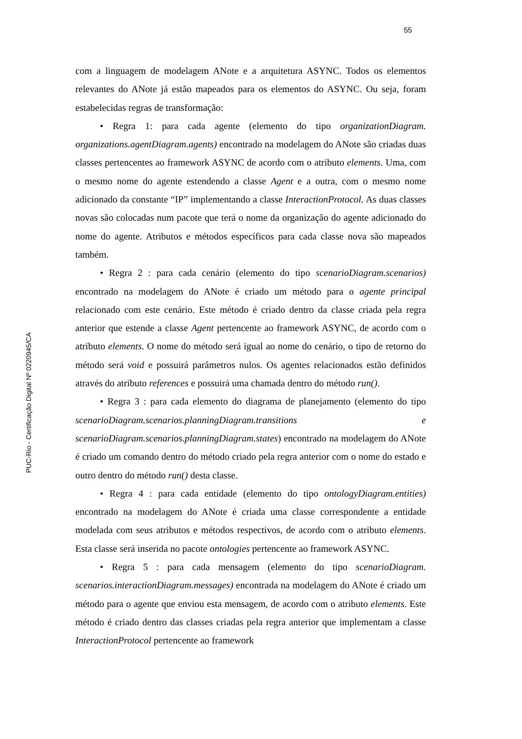55
com a linguagem de modelagem ANote e a arquitetura ASYNC. Todos os elementos relevantes do ANote já estão mapeados para os elementos do ASYNC. Ou seja, foram estabelecidas regras de transformação:
• Regra 1: para cada agente (elemento do tipo organizationDiagram. organizations.agentDiagram.agents) encontrado na modelagem do ANote são criadas duas classes pertencentes ao framework ASYNC de acordo com o atributo elements. Uma, com o mesmo nome do agente estendendo a classe Agent e a outra, com o mesmo nome adicionado da constante “IP” implementando a classe InteractionProtocol. As duas classes novas são colocadas num pacote que terá o nome da organização do agente adicionado do nome do agente. Atributos e métodos específicos para cada classe nova são mapeados também.
• Regra 2 : para cada cenário (elemento do tipo scenarioDiagram.scenarios) encontrado na modelagem do ANote é criado um método para o agente principal relacionado com este cenário. Este método é criado dentro da classe criada pela regra anterior que estende a classe Agent pertencente ao framework ASYNC, de acordo com o atributo elements. O nome do método será igual ao nome do cenário, o tipo de retorno do método será void e possuirá parâmetros nulos. Os agentes relacionados estão definidos através do atributo references e possuirá uma chamada dentro do método run().
• Regra 3 : para cada elemento do diagrama de planejamento (elemento do tipo scenarioDiagram.scenarios.planningDiagram.transitions e scenarioDiagram.scenarios.planningDiagram.states) encontrado na modelagem do ANote é criado um comando dentro do método criado pela regra anterior com o nome do estado e outro dentro do método run() desta classe.
• Regra 4 : para cada entidade (elemento do tipo ontologyDiagram.entities) encontrado na modelagem do ANote é criada uma classe correspondente a entidade modelada com seus atributos e métodos respectivos, de acordo com o atributo elements. Esta classe será inserida no pacote ontologies pertencente ao framework ASYNC.
• Regra 5 : para cada mensagem (elemento do tipo scenarioDiagram. scenarios.interactionDiagram.messages) encontrada na modelagem do ANote é criado um método para o agente que enviou esta mensagem, de acordo com o atributo elements. Este método é criado dentro das classes criadas pela regra anterior que implementam a classe InteractionProtocol pertencente ao framework
PUC-Rio - Certificação Digital Nº 0220945/CA